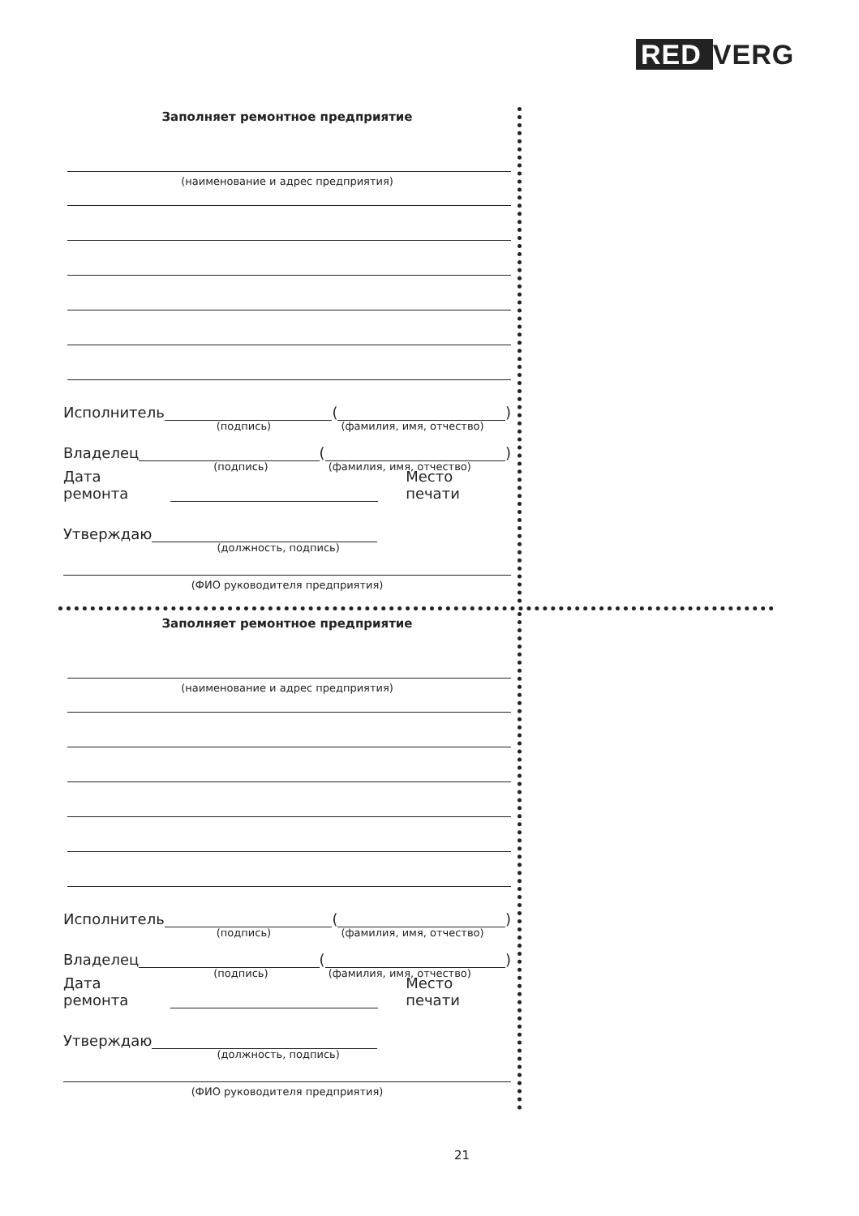RED VERG
Заполняет ремонтное предприятие
(наименование и адрес предприятия)
Исполнитель
(подпись)
(
(фамилия, имя, отчество)
)
Владелец
(подпись)
(
(фамилия, имя, отчество)
)
Дата ремонта
Место печати
Утверждаю
(должность, подпись)
(ФИО руководителя предприятия)
Заполняет ремонтное предприятие
(наименование и адрес предприятия)
Исполнитель
(подпись)
(
(фамилия, имя, отчество)
)
Владелец
(подпись)
(
(фамилия, имя, отчество)
)
Дата ремонта
Место печати
Утверждаю
(должность, подпись)
(ФИО руководителя предприятия)
21